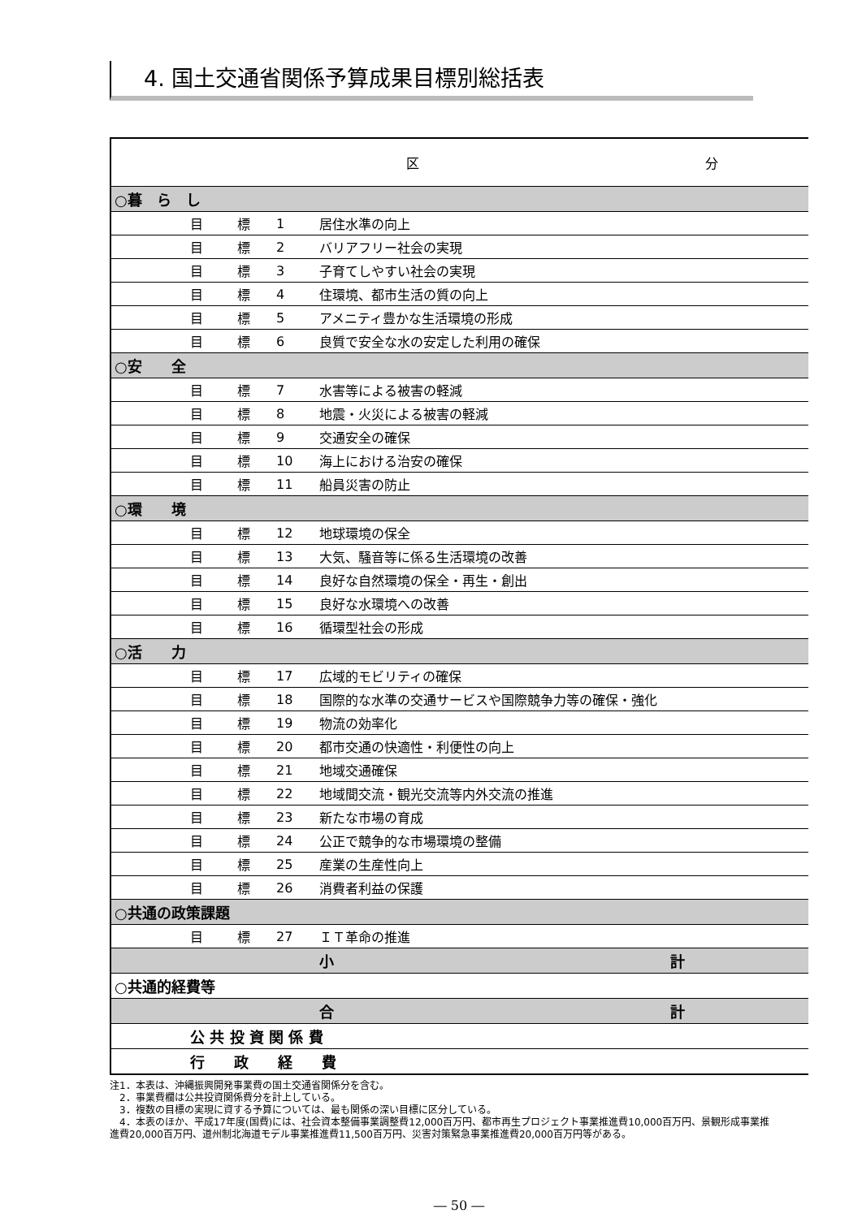4. 国土交通省関係予算成果目標別総括表
| | | | | 区 分 |
| --- | --- | --- | --- | --- |
| ○暮 ら し | | | | |
| | 目 | 標 | 1 | 居住水準の向上 |
| | 目 | 標 | 2 | バリアフリー社会の実現 |
| | 目 | 標 | 3 | 子育てしやすい社会の実現 |
| | 目 | 標 | 4 | 住環境、都市生活の質の向上 |
| | 目 | 標 | 5 | アメニティ豊かな生活環境の形成 |
| | 目 | 標 | 6 | 良質で安全な水の安定した利用の確保 |
| ○安 全 | | | | |
| | 目 | 標 | 7 | 水害等による被害の軽減 |
| | 目 | 標 | 8 | 地震・火災による被害の軽減 |
| | 目 | 標 | 9 | 交通安全の確保 |
| | 目 | 標 | 10 | 海上における治安の確保 |
| | 目 | 標 | 11 | 船員災害の防止 |
| ○環 境 | | | | |
| | 目 | 標 | 12 | 地球環境の保全 |
| | 目 | 標 | 13 | 大気、騒音等に係る生活環境の改善 |
| | 目 | 標 | 14 | 良好な自然環境の保全・再生・創出 |
| | 目 | 標 | 15 | 良好な水環境への改善 |
| | 目 | 標 | 16 | 循環型社会の形成 |
| ○活 力 | | | | |
| | 目 | 標 | 17 | 広域的モビリティの確保 |
| | 目 | 標 | 18 | 国際的な水準の交通サービスや国際競争力等の確保・強化 |
| | 目 | 標 | 19 | 物流の効率化 |
| | 目 | 標 | 20 | 都市交通の快適性・利便性の向上 |
| | 目 | 標 | 21 | 地域交通確保 |
| | 目 | 標 | 22 | 地域間交流・観光交流等内外交流の推進 |
| | 目 | 標 | 23 | 新たな市場の育成 |
| | 目 | 標 | 24 | 公正で競争的な市場環境の整備 |
| | 目 | 標 | 25 | 産業の生産性向上 |
| | 目 | 標 | 26 | 消費者利益の保護 |
| ○共通の政策課題 | | | | |
| | 目 | 標 | 27 | ＩＴ革命の推進 |
| | | | | 小 計 |
| ○共通的経費等 | | | | |
| | | | | 合 計 |
| | 公 共 投 資 関 係 費 | | | |
| | 行 政 経 費 | | | |
注1．本表は、沖縄振興開発事業費の国土交通省関係分を含む。
　2．事業費欄は公共投資関係費分を計上している。
　3．複数の目標の実現に資する予算については、最も関係の深い目標に区分している。
　4．本表のほか、平成17年度(国費)には、社会資本整備事業調整費12,000百万円、都市再生プロジェクト事業推進費10,000百万円、景観形成事業推進費20,000百万円、道州制北海道モデル事業推進費11,500百万円、災害対策緊急事業推進費20,000百万円等がある。
― 50 ―